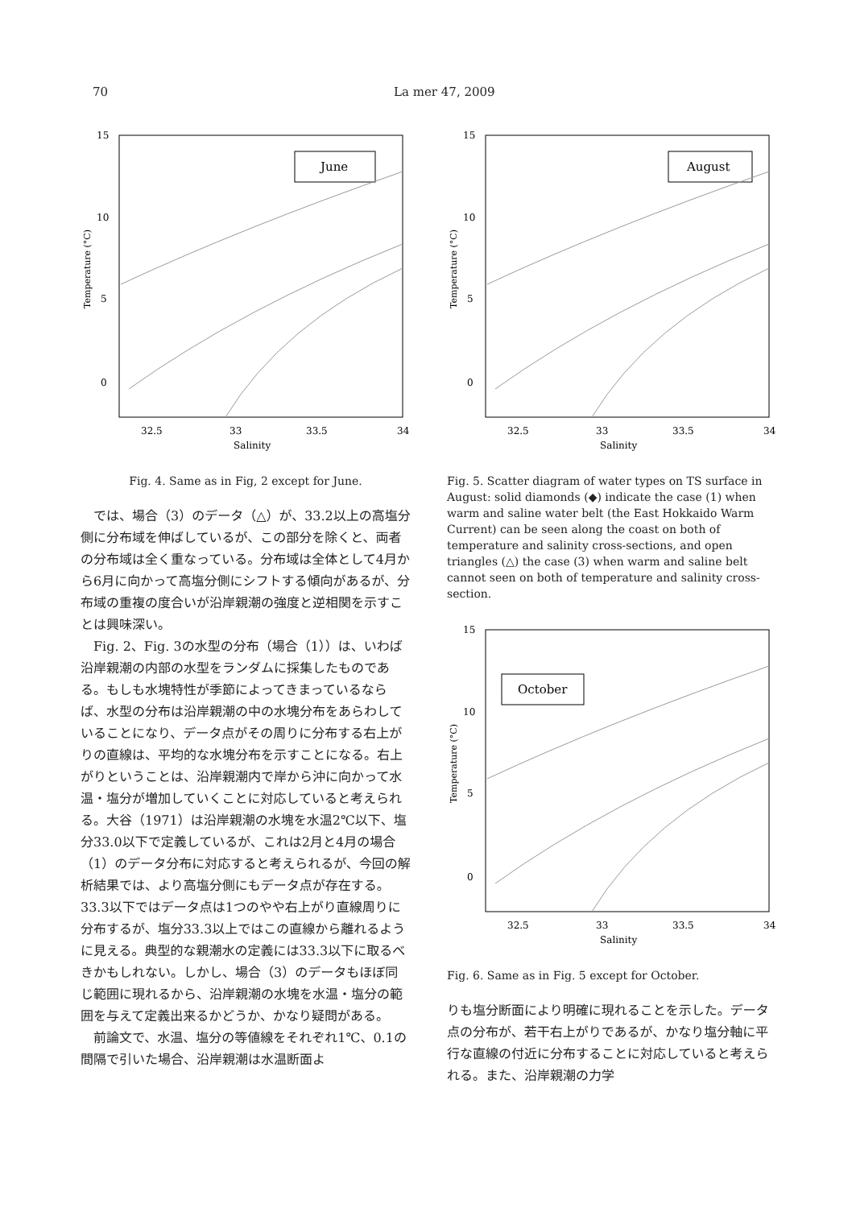70 La mer 47, 2009
June
32.5
33
33.5
34
Salinity
15
10
5
0
Temperature (°C)
Fig. 4. Same as in Fig, 2 except for June.
では、場合（3）のデータ（△）が、33.2以上の高塩分側に分布域を伸ばしているが、この部分を除くと、両者の分布域は全く重なっている。分布域は全体として4月から6月に向かって高塩分側にシフトする傾向があるが、分布域の重複の度合いが沿岸親潮の強度と逆相関を示すことは興味深い。
Fig. 2、Fig. 3の水型の分布（場合（1））は、いわば沿岸親潮の内部の水型をランダムに採集したものである。もしも水塊特性が季節によってきまっているならば、水型の分布は沿岸親潮の中の水塊分布をあらわしていることになり、データ点がその周りに分布する右上がりの直線は、平均的な水塊分布を示すことになる。右上がりということは、沿岸親潮内で岸から沖に向かって水温・塩分が増加していくことに対応していると考えられる。大谷（1971）は沿岸親潮の水塊を水温2℃以下、塩分33.0以下で定義しているが、これは2月と4月の場合（1）のデータ分布に対応すると考えられるが、今回の解析結果では、より高塩分側にもデータ点が存在する。33.3以下ではデータ点は1つのやや右上がり直線周りに分布するが、塩分33.3以上ではこの直線から離れるように見える。典型的な親潮水の定義には33.3以下に取るべきかもしれない。しかし、場合（3）のデータもほぼ同じ範囲に現れるから、沿岸親潮の水塊を水温・塩分の範囲を与えて定義出来るかどうか、かなり疑問がある。
前論文で、水温、塩分の等値線をそれぞれ1℃、0.1の間隔で引いた場合、沿岸親潮は水温断面よ
August
32.5
33
33.5
34
Salinity
15
10
5
0
Temperature (°C)
Fig. 5. Scatter diagram of water types on TS surface in August: solid diamonds (◆) indicate the case (1) when warm and saline water belt (the East Hokkaido Warm Current) can be seen along the coast on both of temperature and salinity cross-sections, and open triangles (△) the case (3) when warm and saline belt cannot seen on both of temperature and salinity cross-section.
October
32.5
33
33.5
34
Salinity
15
10
5
0
Temperature (°C)
Fig. 6. Same as in Fig. 5 except for October.
りも塩分断面により明確に現れることを示した。データ点の分布が、若干右上がりであるが、かなり塩分軸に平行な直線の付近に分布することに対応していると考えられる。また、沿岸親潮の力学